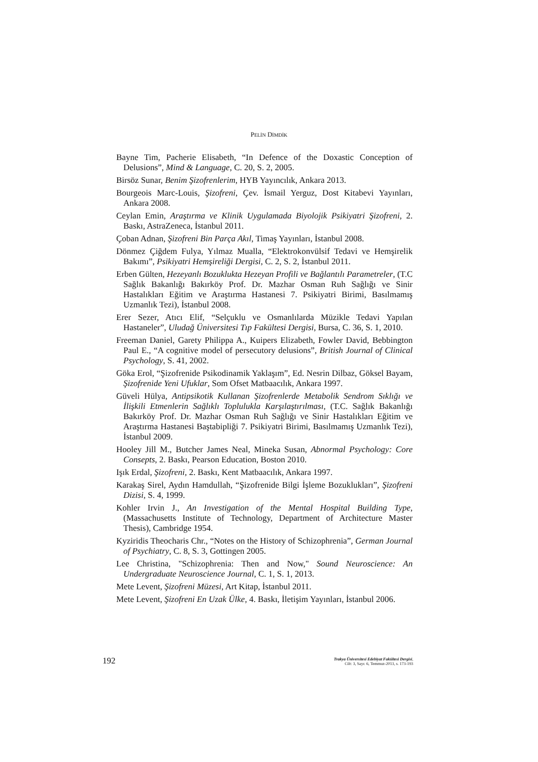PELİN DİMDİK
Bayne Tim, Pacherie Elisabeth, “In Defence of the Doxastic Conception of Delusions”, Mind & Language, C. 20, S. 2, 2005.
Birsöz Sunar, Benim Şizofrenlerim, HYB Yayıncılık, Ankara 2013.
Bourgeois Marc-Louis, Şizofreni, Çev. İsmail Yerguz, Dost Kitabevi Yayınları, Ankara 2008.
Ceylan Emin, Araştırma ve Klinik Uygulamada Biyolojik Psikiyatri Şizofreni, 2. Baskı, AstraZeneca, İstanbul 2011.
Çoban Adnan, Şizofreni Bin Parça Akıl, Timaş Yayınları, İstanbul 2008.
Dönmez Çiğdem Fulya, Yılmaz Mualla, “Elektrokonvülsif Tedavi ve Hemşirelik Bakımı”, Psikiyatri Hemşireliği Dergisi, C. 2, S. 2, İstanbul 2011.
Erben Gülten, Hezeyanlı Bozuklukta Hezeyan Profili ve Bağlantılı Parametreler, (T.C Sağlık Bakanlığı Bakırköy Prof. Dr. Mazhar Osman Ruh Sağlığı ve Sinir Hastalıkları Eğitim ve Araştırma Hastanesi 7. Psikiyatri Birimi, Basılmamış Uzmanlık Tezi), İstanbul 2008.
Erer Sezer, Atıcı Elif, “Selçuklu ve Osmanlılarda Müzikle Tedavi Yapılan Hastaneler”, Uludağ Üniversitesi Tıp Fakültesi Dergisi, Bursa, C. 36, S. 1, 2010.
Freeman Daniel, Garety Philippa A., Kuipers Elizabeth, Fowler David, Bebbington Paul E., “A cognitive model of persecutory delusions”, British Journal of Clinical Psychology, S. 41, 2002.
Göka Erol, “Şizofrenide Psikodinamik Yaklaşım”, Ed. Nesrin Dilbaz, Göksel Bayam, Şizofrenide Yeni Ufuklar, Som Ofset Matbaacılık, Ankara 1997.
Güveli Hülya, Antipsikotik Kullanan Şizofrenlerde Metabolik Sendrom Sıklığı ve İlişkili Etmenlerin Sağlıklı Toplulukla Karşılaştırılması, (T.C. Sağlık Bakanlığı Bakırköy Prof. Dr. Mazhar Osman Ruh Sağlığı ve Sinir Hastalıkları Eğitim ve Araştırma Hastanesi Baştabipliği 7. Psikiyatri Birimi, Basılmamış Uzmanlık Tezi), İstanbul 2009.
Hooley Jill M., Butcher James Neal, Mineka Susan, Abnormal Psychology: Core Consepts, 2. Baskı, Pearson Education, Boston 2010.
Işık Erdal, Şizofreni, 2. Baskı, Kent Matbaacılık, Ankara 1997.
Karakaş Sirel, Aydın Hamdullah, “Şizofrenide Bilgi İşleme Bozuklukları”, Şizofreni Dizisi, S. 4, 1999.
Kohler Irvin J., An Investigation of the Mental Hospital Building Type, (Massachusetts Institute of Technology, Department of Architecture Master Thesis), Cambridge 1954.
Kyziridis Theocharis Chr., “Notes on the History of Schizophrenia”, German Journal of Psychiatry, C. 8, S. 3, Gottingen 2005.
Lee Christina, "Schizophrenia: Then and Now," Sound Neuroscience: An Undergraduate Neuroscience Journal, C. 1, S. 1, 2013.
Mete Levent, Şizofreni Müzesi, Art Kitap, İstanbul 2011.
Mete Levent, Şizofreni En Uzak Ülke, 4. Baskı, İletişim Yayınları, İstanbul 2006.
192
Trakya Üniversitesi Edebiyat Fakültesi Dergisi,
Cilt: 3, Sayı: 6, Temmuz-2013, s. 173-193